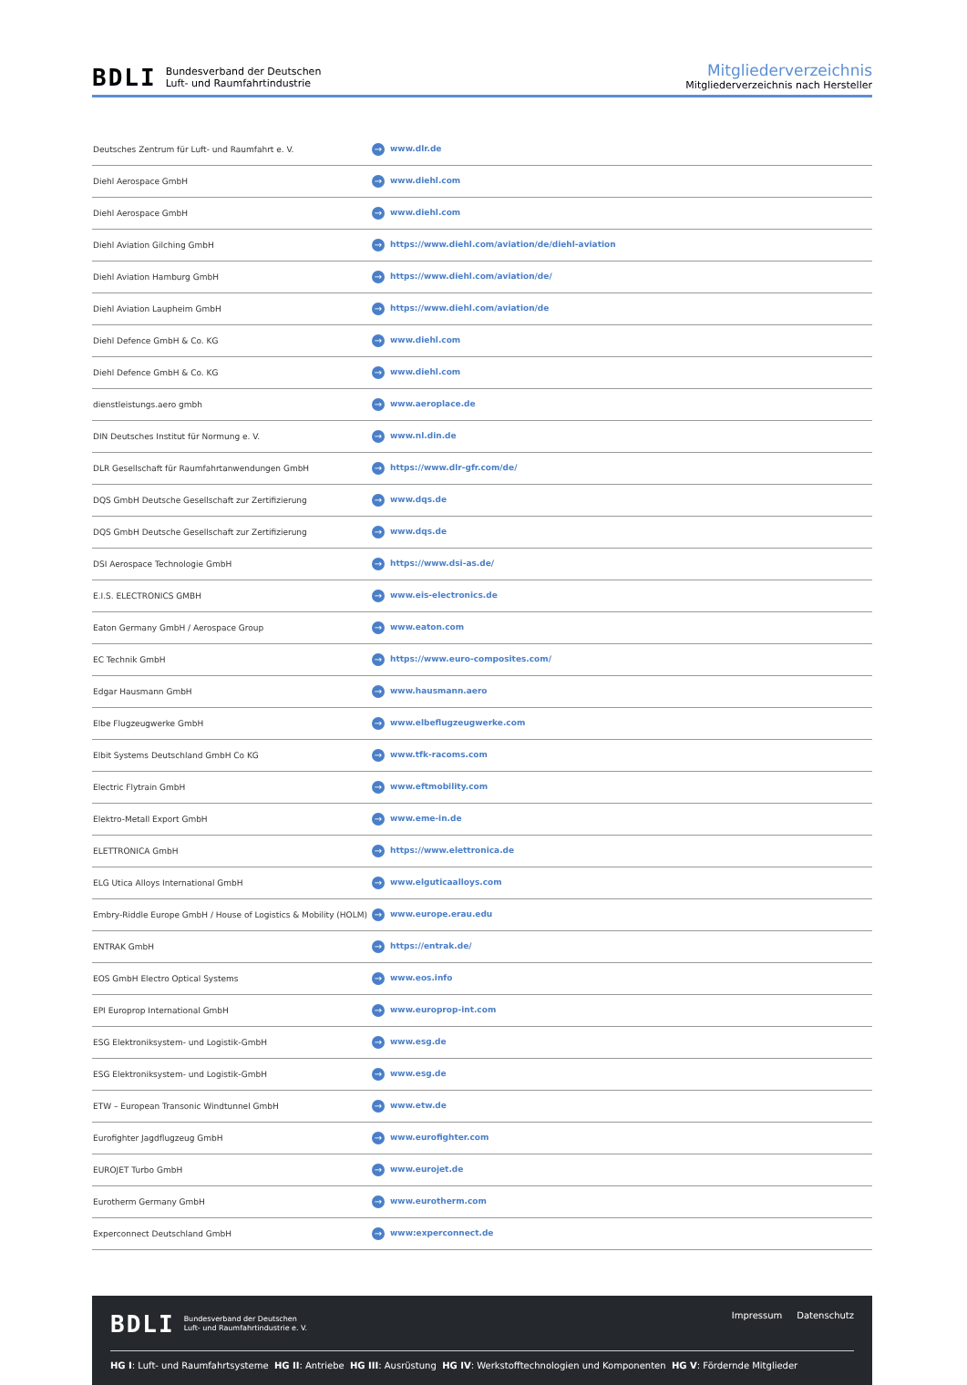BDLI Bundesverband der Deutschen
Luft- und Raumfahrtindustrie
Mitgliederverzeichnis
Mitgliederverzeichnis nach Hersteller
| Deutsches Zentrum für Luft- und Raumfahrt e. V. | → www.dlr.de |
| Diehl Aerospace GmbH | → www.diehl.com |
| Diehl Aerospace GmbH | → www.diehl.com |
| Diehl Aviation Gilching GmbH | → https://www.diehl.com/aviation/de/diehl-aviation |
| Diehl Aviation Hamburg GmbH | → https://www.diehl.com/aviation/de/ |
| Diehl Aviation Laupheim GmbH | → https://www.diehl.com/aviation/de |
| Diehl Defence GmbH & Co. KG | → www.diehl.com |
| Diehl Defence GmbH & Co. KG | → www.diehl.com |
| dienstleistungs.aero gmbh | → www.aeroplace.de |
| DIN Deutsches Institut für Normung e. V. | → www.nl.din.de |
| DLR Gesellschaft für Raumfahrtanwendungen GmbH | → https://www.dlr-gfr.com/de/ |
| DQS GmbH Deutsche Gesellschaft zur Zertifizierung | → www.dqs.de |
| DQS GmbH Deutsche Gesellschaft zur Zertifizierung | → www.dqs.de |
| DSI Aerospace Technologie GmbH | → https://www.dsi-as.de/ |
| E.I.S. ELECTRONICS GMBH | → www.eis-electronics.de |
| Eaton Germany GmbH / Aerospace Group | → www.eaton.com |
| EC Technik GmbH | → https://www.euro-composites.com/ |
| Edgar Hausmann GmbH | → www.hausmann.aero |
| Elbe Flugzeugwerke GmbH | → www.elbeflugzeugwerke.com |
| Elbit Systems Deutschland GmbH Co KG | → www.tfk-racoms.com |
| Electric Flytrain GmbH | → www.eftmobility.com |
| Elektro-Metall Export GmbH | → www.eme-in.de |
| ELETTRONICA GmbH | → https://www.elettronica.de |
| ELG Utica Alloys International GmbH | → www.elguticaalloys.com |
| Embry-Riddle Europe GmbH / House of Logistics & Mobility (HOLM) | → www.europe.erau.edu |
| ENTRAK GmbH | → https://entrak.de/ |
| EOS GmbH Electro Optical Systems | → www.eos.info |
| EPI Europrop International GmbH | → www.europrop-int.com |
| ESG Elektroniksystem- und Logistik-GmbH | → www.esg.de |
| ESG Elektroniksystem- und Logistik-GmbH | → www.esg.de |
| ETW – European Transonic Windtunnel GmbH | → www.etw.de |
| Eurofighter Jagdflugzeug GmbH | → www.eurofighter.com |
| EUROJET Turbo GmbH | → www.eurojet.de |
| Eurotherm Germany GmbH | → www.eurotherm.com |
| Experconnect Deutschland GmbH | → www:experconnect.de |
BDLI Bundesverband der Deutschen
Luft- und Raumfahrtindustrie e. V.
Impressum Datenschutz
HG I: Luft- und Raumfahrtsysteme HG II: Antriebe HG III: Ausrüstung HG IV: Werkstofftechnologien und Komponenten HG V: Fördernde Mitglieder